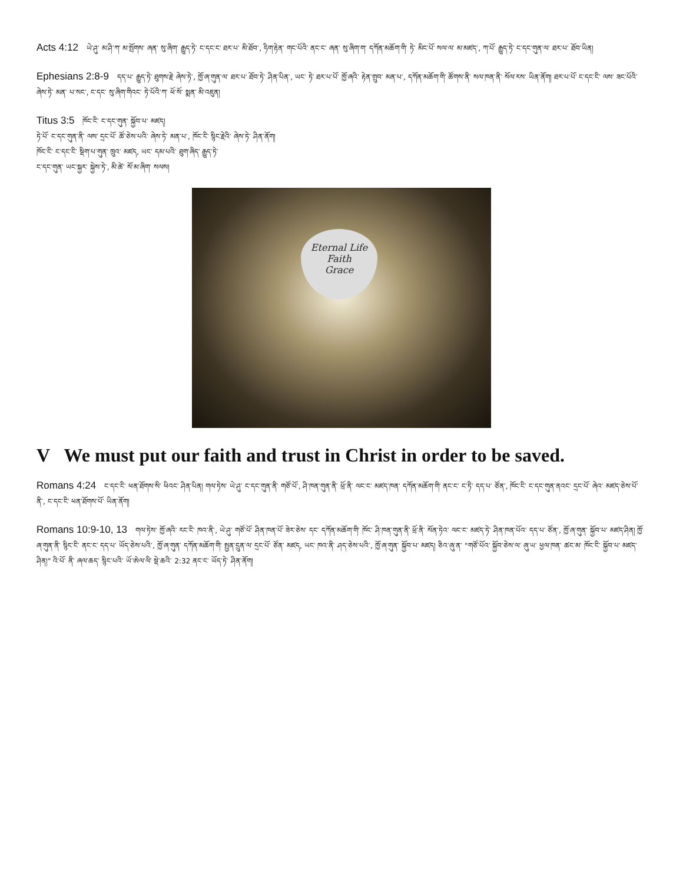Acts 4:12 ཡེ་ཤུ་ མ་ཤི་ཀ་ མ་སྤོགས་ ཞན་ སུ་ཞིག་ རྒྱུད་ཏེ་ ང་དང་ང་ ཐར་པ་ མི་ཐོབ་, ཧིག་རྟེན་ གང་པོའི་ ནང་ང་ ཞན་ སུ་ཞིག་ག་ དཀོན་མཆོག་གི་ ཏེ་ མིང་པོ་ སལ་ལ་ མ་མཛད་, ཀ་པོ་ རྒྱུད་ཏེ་ ང་དང་གུན་ལ་ ཐར་པ་ ཐོབ་ཡིན།
Ephesians 2:8-9 དད་པ་ རྒྱུད་ཏེ་ ཐུགས་རྗེ་ ཞེས་ཏེ་, ཁྱོ་ཞ་གུན་ལ་ ཐར་པ་ ཐོབ་ཏེ་ ཤིན་པིན་, ཡང་ ཏེ་ ཐར་པ་པོ་ ཁྱོ་ཞའི་ རྟེན་གྲུབ་ མན་པ་, དཀོན་མཆོག་གི་ ཚོགས་ནི་ སལ་ཁན་ནི་ སོལ་རས་ ཡིན་ནོག། ཐར་པ་པོ་ ང་དང་ངི་ ལས་ ཟང་པོའི་ ཞེས་ཏེ་ མན་ པ་སང་, ང་དང་ སུ་ཞིག་གིའང་ ཏེ་པོའི་ཀ་ ཕོ་སོ་ སྨན་ མི་འཇུན།
Titus 3:5 ཁོང་ངི་ ང་དང་གུན་ སྐྱོབ་པ་ མཛད།
ཏེ་པོ་ ང་དང་གུན་ནི་ ལས་ དྲང་པོ་ ཚོ་ཅེས་པའི་ ཞེས་ཏེ་ མན་པ་, ཁོང་ངི་ སྙིང་རྗེའི་ ཞེས་ཏེ་ ཤིན་ནོག།
ཁོང་ངི་ ང་དང་ངི་ སྡིག་པ་གུན་ ཁྲུའ་ མཛད, ཡང་ དམ་པའི་ ཐུག་ཞིད་ རྒྱུད་ཏེ་
ང་དང་གུན་ ཡང་སྐྱར་ སྐྱེས་ཏེ་, མི་ཚེ་ སོ་མ་ཞིག་ སལས།
Eternal Life
Faith
Grace
V We must put our faith and trust in Christ in order to be saved.
Romans 4:24 ང་དང་ངི་ ཕན་ཐོགས་སི་ ཕིའང་ ཤིན་པིན། གལ་ཏེས་ ཡེ་ཤུ་ ང་དང་གུན་ནི་ གཙོ་པོ་, ཤི་ཁན་གུན་ནི་ ཕྲོ་ནི་ ལང་ང་ མཛད་ཁན་ དཀོན་མཆོག་གི་ ནང་ང་ ང་ཏི་ དད་པ་ ཙོན་, ཁོང་ངི་ ང་དང་གུན་ནའང་ དྲང་པོ་ ཞེའ་ མཛད་ཅེས་པོ་ ནི་, ང་དང་ངི་ ཕན་ཐོགས་པོ་ ཡིན་ནོག།
Romans 10:9-10, 13 གལ་ཏེས་ ཁྱོ་ཞའི་ རང་ངི་ ཁའ་ནི་, ཡེ་ཤུ་ གཙོ་པོ་ ཤིན་ཁན་པོ་ ཟེར་ཅེས་ དང་ དཀོན་མཆོག་གི་ ཁོང་ ཤི་ཁན་གུན་ནི་ ཕྲོ་ནི་ སོན་ཏེའ་ ལང་ང་ མཛད་ཏེ་ ཤིན་ཁན་པོའ་ དད་པ་ ཙོན་, ཁྱོ་ཞ་གུན་ སྐྱོབ་པ་ མཛད་ཤིན། ཁྱོ་ཞ་གུན་ནི་ སྙིང་ངི་ ནང་ང་ དད་པ་ ཡོད་ཅེས་པའི་, ཁྱོ་ཞ་གུན་ དཀོན་མཆོག་གི་ སྤྱན་དྲུན་ལ་ དྲང་པོ་ ཙོན་ མཛད, ཡང་ ཁའ་ནི་ ཤད་ཅེས་པའི་, ཁྱོ་ཞ་གུན་ སྐྱོབ་པ་ མཛད། ཅིའ་ཞུ་ན་ "གཙོ་པོའ་ སྐྱོབ་ཅེས་ལ་ ཞུ་ཡ་ ཕྱལ་ཁན་ ཚང་མ་ ཁོང་ངི་ སྐྱོབ་པ་ མཛད་ཤིན།" འི་པོ་ ནི་ ཞལ་ཆད་ སྙིང་པའི་ ཡོ་ཨེལ་ལི་ སྡེ་ཆའི་ 2:32 ནང་ང་ ཡོད་ཏེ་ ཤིན་ནོག།